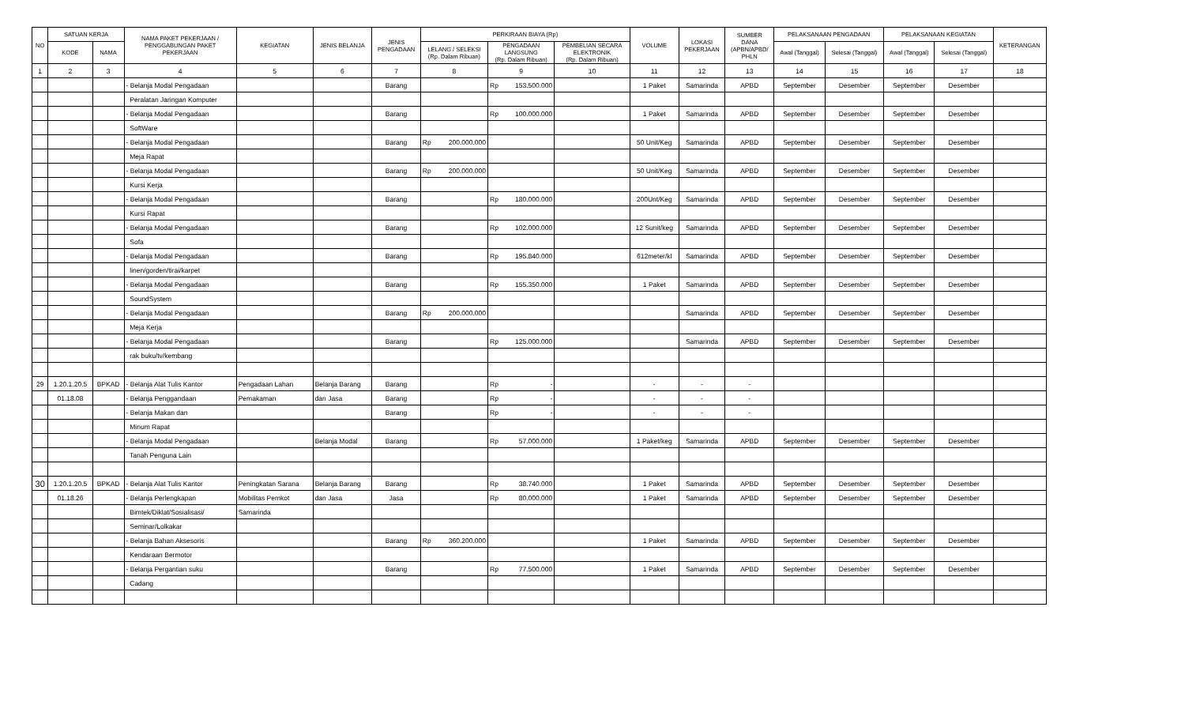| NO | SATUAN KERJA | | NAMA PAKET PEKERJAAN / PENGGABUNGAN PAKET PEKERJAAN | KEGIATAN | JENIS BELANJA | JENIS PENGADAAN | PERKIRAAN BIAYA (Rp) | | | VOLUME | LOKASI PEKERJAAN | SUMBER DANA (APBN/APBD/ PHLN | PELAKSANAAN PENGADAAN | | PELAKSANAAN KEGIATAN | | KETERANGAN |
| --- | --- | --- | --- | --- | --- | --- | --- | --- | --- | --- | --- | --- | --- | --- | --- | --- | --- |
| | KODE | NAMA | | | | | LELANG / SELEKSI (Rp. Dalam Ribuan) | PENGADAAN LANGSUNG (Rp. Dalam Ribuan) | PEMBELIAN SECARA ELEKTRONIK (Rp. Dalam Ribuan) | | | | Awal (Tanggal) | Selesai (Tanggal) | Awal (Tanggal) | Selesai (Tanggal) | |
| 1 | 2 | 3 | 4 | 5 | 6 | 7 | 8 | 9 | 10 | 11 | 12 | 13 | 14 | 15 | 16 | 17 | 18 |
| | | | - Belanja Modal Pengadaan | | | Barang | | Rp 153.500.000 | | 1 Paket | Samarinda | APBD | September | Desember | September | Desember | |
| | | | Peralatan Jaringan Komputer | | | | | | | | | | | | | | |
| | | | - Belanja Modal Pengadaan | | | Barang | | Rp 100.000.000 | | 1 Paket | Samarinda | APBD | September | Desember | September | Desember | |
| | | | SoftWare | | | | | | | | | | | | | | |
| | | | - Belanja Modal Pengadaan | | | Barang | Rp 200.000.000 | | | 50 Unit/Keg | Samarinda | APBD | September | Desember | September | Desember | |
| | | | Meja Rapat | | | | | | | | | | | | | | |
| | | | - Belanja Modal Pengadaan | | | Barang | Rp 200.000.000 | | | 50 Unit/Keg | Samarinda | APBD | September | Desember | September | Desember | |
| | | | Kursi Kerja | | | | | | | | | | | | | | |
| | | | - Belanja Modal Pengadaan | | | Barang | | Rp 180.000.000 | | 200Unt/Keg | Samarinda | APBD | September | Desember | September | Desember | |
| | | | Kursi Rapat | | | | | | | | | | | | | | |
| | | | - Belanja Modal Pengadaan | | | Barang | | Rp 102.000.000 | | 12 Sunit/keg | Samarinda | APBD | September | Desember | September | Desember | |
| | | | Sofa | | | | | | | | | | | | | | |
| | | | - Belanja Modal Pengadaan | | | Barang | | Rp 195.840.000 | | 612meter/kl | Samarinda | APBD | September | Desember | September | Desember | |
| | | | linen/gorden/tirai/karpet | | | | | | | | | | | | | | |
| | | | - Belanja Modal Pengadaan | | | Barang | | Rp 155.350.000 | | 1 Paket | Samarinda | APBD | September | Desember | September | Desember | |
| | | | SoundSystem | | | | | | | | | | | | | | |
| | | | - Belanja Modal Pengadaan | | | Barang | Rp 200.000.000 | | | | Samarinda | APBD | September | Desember | September | Desember | |
| | | | Meja Kerja | | | | | | | | | | | | | | |
| | | | - Belanja Modal Pengadaan | | | Barang | | Rp 125.000.000 | | | Samarinda | APBD | September | Desember | September | Desember | |
| | | | rak buku/tv/kembang | | | | | | | | | | | | | | |
| 29 | 1.20.1.20.5 | BPKAD | - Belanja Alat Tulis Kantor | Pengadaan Lahan | Belanja Barang | Barang | | Rp - | | - | - | - | | | | | |
| | 01.18.08 | | - Belanja Penggandaan | Pemakaman | dan Jasa | Barang | | Rp - | | - | - | - | | | | | |
| | | | - Belanja Makan dan | | | Barang | | Rp - | | - | - | - | | | | | |
| | | | Minum Rapat | | | | | | | | | | | | | | |
| | | | - Belanja Modal Pengadaan | | Belanja Modal | Barang | | Rp 57.000.000 | | 1 Paket/keg | Samarinda | APBD | September | Desember | September | Desember | |
| | | | Tanah Penguna Lain | | | | | | | | | | | | | | |
| 30 | 1.20.1.20.5 | BPKAD | - Belanja Alat Tulis Kantor | Peningkatan Sarana | Belanja Barang | Barang | | Rp 38.740.000 | | 1 Paket | Samarinda | APBD | September | Desember | September | Desember | |
| | 01.18.26 | | - Belanja Perlengkapan | Mobilitas Pemkot | dan Jasa | Jasa | | Rp 80.000.000 | | 1 Paket | Samarinda | APBD | September | Desember | September | Desember | |
| | | | Bimtek/Diklat/Sosialisasi/ | Samarinda | | | | | | | | | | | | | |
| | | | Seminar/Lolkakar | | | | | | | | | | | | | | |
| | | | - Belanja Bahan Aksesoris | | | Barang | Rp 360.200.000 | | | 1 Paket | Samarinda | APBD | September | Desember | September | Desember | |
| | | | Kendaraan Bermotor | | | | | | | | | | | | | | |
| | | | - Belanja Pergantian suku | | | Barang | | Rp 77.500.000 | | 1 Paket | Samarinda | APBD | September | Desember | September | Desember | |
| | | | Cadang | | | | | | | | | | | | | | |